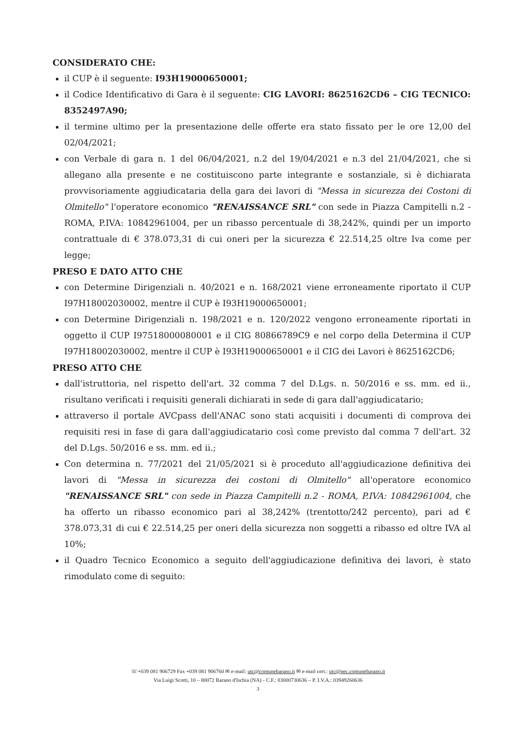CONSIDERATO CHE:
il CUP è il seguente: I93H19000650001;
il Codice Identificativo di Gara è il seguente: CIG LAVORI: 8625162CD6 – CIG TECNICO: 8352497A90;
il termine ultimo per la presentazione delle offerte era stato fissato per le ore 12,00 del 02/04/2021;
con Verbale di gara n. 1 del 06/04/2021, n.2 del 19/04/2021 e n.3 del 21/04/2021, che si allegano alla presente e ne costituiscono parte integrante e sostanziale, si è dichiarata provvisoriamente aggiudicataria della gara dei lavori di "Messa in sicurezza dei Costoni di Olmitello" l'operatore economico "RENAISSANCE SRL" con sede in Piazza Campitelli n.2 -ROMA, P.IVA: 10842961004, per un ribasso percentuale di 38,242%, quindi per un importo contrattuale di € 378.073,31 di cui oneri per la sicurezza € 22.514,25 oltre Iva come per legge;
PRESO E DATO ATTO CHE
con Determine Dirigenziali n. 40/2021 e n. 168/2021 viene erroneamente riportato il CUP I97H18002030002, mentre il CUP è I93H19000650001;
con Determine Dirigenziali n. 198/2021 e n. 120/2022 vengono erroneamente riportati in oggetto il CUP I97518000080001 e il CIG 80866789C9 e nel corpo della Determina il CUP I97H18002030002, mentre il CUP è I93H19000650001 e il CIG dei Lavori è 8625162CD6;
PRESO ATTO CHE
dall'istruttoria, nel rispetto dell'art. 32 comma 7 del D.Lgs. n. 50/2016 e ss. mm. ed ii., risultano verificati i requisiti generali dichiarati in sede di gara dall'aggiudicatario;
attraverso il portale AVCpass dell'ANAC sono stati acquisiti i documenti di comprova dei requisiti resi in fase di gara dall'aggiudicatario così come previsto dal comma 7 dell'art. 32 del D.Lgs. 50/2016 e ss. mm. ed ii.;
Con determina n. 77/2021 del 21/05/2021 si è proceduto all'aggiudicazione definitiva dei lavori di "Messa in sicurezza dei costoni di Olmitello" all'operatore economico "RENAISSANCE SRL" con sede in Piazza Campitelli n.2 - ROMA, P.IVA: 10842961004, che ha offerto un ribasso economico pari al 38,242% (trentotto/242 percento), pari ad € 378.073,31 di cui € 22.514,25 per oneri della sicurezza non soggetti a ribasso ed oltre IVA al 10%;
il Quadro Tecnico Economico a seguito dell'aggiudicazione definitiva dei lavori, è stato rimodulato come di seguito:
☏+039 081 906729 Fax +039 081 906760 ✉ e-mail: utc@comunebarano.it ✉ e-mail cert.: utc@pec.comunebarano.it
Via Luigi Scotti, 10 – 80072 Barano d'Ischia (NA) - C.F.: 83000730636 – P. I.V.A.: 03949260636
3